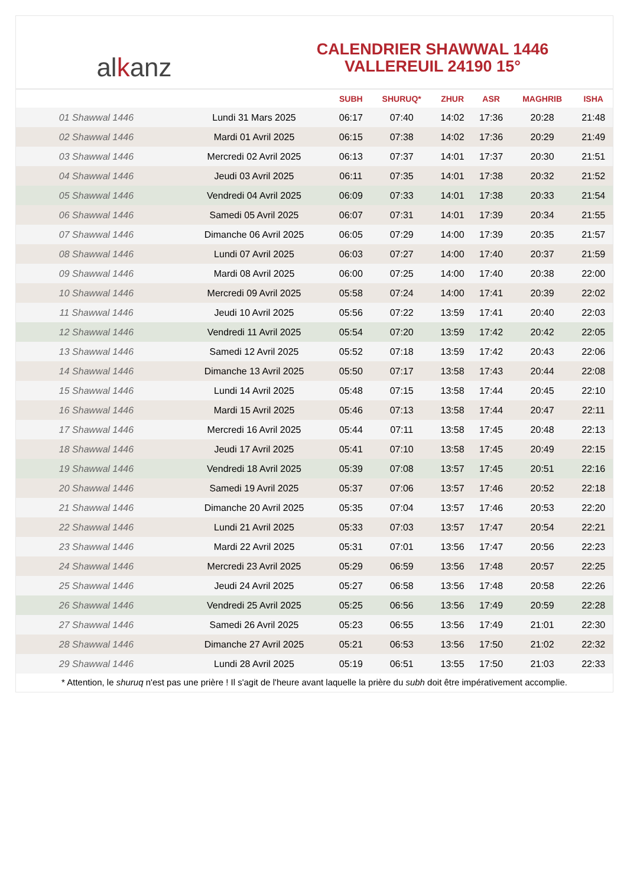alkanz
CALENDRIER SHAWWAL 1446
VALLEREUIL 24190 15°
| | | SUBH | SHURUQ* | ZHUR | ASR | MAGHRIB | ISHA |
| --- | --- | --- | --- | --- | --- | --- | --- |
| 01 Shawwal 1446 | Lundi 31 Mars 2025 | 06:17 | 07:40 | 14:02 | 17:36 | 20:28 | 21:48 |
| 02 Shawwal 1446 | Mardi 01 Avril 2025 | 06:15 | 07:38 | 14:02 | 17:36 | 20:29 | 21:49 |
| 03 Shawwal 1446 | Mercredi 02 Avril 2025 | 06:13 | 07:37 | 14:01 | 17:37 | 20:30 | 21:51 |
| 04 Shawwal 1446 | Jeudi 03 Avril 2025 | 06:11 | 07:35 | 14:01 | 17:38 | 20:32 | 21:52 |
| 05 Shawwal 1446 | Vendredi 04 Avril 2025 | 06:09 | 07:33 | 14:01 | 17:38 | 20:33 | 21:54 |
| 06 Shawwal 1446 | Samedi 05 Avril 2025 | 06:07 | 07:31 | 14:01 | 17:39 | 20:34 | 21:55 |
| 07 Shawwal 1446 | Dimanche 06 Avril 2025 | 06:05 | 07:29 | 14:00 | 17:39 | 20:35 | 21:57 |
| 08 Shawwal 1446 | Lundi 07 Avril 2025 | 06:03 | 07:27 | 14:00 | 17:40 | 20:37 | 21:59 |
| 09 Shawwal 1446 | Mardi 08 Avril 2025 | 06:00 | 07:25 | 14:00 | 17:40 | 20:38 | 22:00 |
| 10 Shawwal 1446 | Mercredi 09 Avril 2025 | 05:58 | 07:24 | 14:00 | 17:41 | 20:39 | 22:02 |
| 11 Shawwal 1446 | Jeudi 10 Avril 2025 | 05:56 | 07:22 | 13:59 | 17:41 | 20:40 | 22:03 |
| 12 Shawwal 1446 | Vendredi 11 Avril 2025 | 05:54 | 07:20 | 13:59 | 17:42 | 20:42 | 22:05 |
| 13 Shawwal 1446 | Samedi 12 Avril 2025 | 05:52 | 07:18 | 13:59 | 17:42 | 20:43 | 22:06 |
| 14 Shawwal 1446 | Dimanche 13 Avril 2025 | 05:50 | 07:17 | 13:58 | 17:43 | 20:44 | 22:08 |
| 15 Shawwal 1446 | Lundi 14 Avril 2025 | 05:48 | 07:15 | 13:58 | 17:44 | 20:45 | 22:10 |
| 16 Shawwal 1446 | Mardi 15 Avril 2025 | 05:46 | 07:13 | 13:58 | 17:44 | 20:47 | 22:11 |
| 17 Shawwal 1446 | Mercredi 16 Avril 2025 | 05:44 | 07:11 | 13:58 | 17:45 | 20:48 | 22:13 |
| 18 Shawwal 1446 | Jeudi 17 Avril 2025 | 05:41 | 07:10 | 13:58 | 17:45 | 20:49 | 22:15 |
| 19 Shawwal 1446 | Vendredi 18 Avril 2025 | 05:39 | 07:08 | 13:57 | 17:45 | 20:51 | 22:16 |
| 20 Shawwal 1446 | Samedi 19 Avril 2025 | 05:37 | 07:06 | 13:57 | 17:46 | 20:52 | 22:18 |
| 21 Shawwal 1446 | Dimanche 20 Avril 2025 | 05:35 | 07:04 | 13:57 | 17:46 | 20:53 | 22:20 |
| 22 Shawwal 1446 | Lundi 21 Avril 2025 | 05:33 | 07:03 | 13:57 | 17:47 | 20:54 | 22:21 |
| 23 Shawwal 1446 | Mardi 22 Avril 2025 | 05:31 | 07:01 | 13:56 | 17:47 | 20:56 | 22:23 |
| 24 Shawwal 1446 | Mercredi 23 Avril 2025 | 05:29 | 06:59 | 13:56 | 17:48 | 20:57 | 22:25 |
| 25 Shawwal 1446 | Jeudi 24 Avril 2025 | 05:27 | 06:58 | 13:56 | 17:48 | 20:58 | 22:26 |
| 26 Shawwal 1446 | Vendredi 25 Avril 2025 | 05:25 | 06:56 | 13:56 | 17:49 | 20:59 | 22:28 |
| 27 Shawwal 1446 | Samedi 26 Avril 2025 | 05:23 | 06:55 | 13:56 | 17:49 | 21:01 | 22:30 |
| 28 Shawwal 1446 | Dimanche 27 Avril 2025 | 05:21 | 06:53 | 13:56 | 17:50 | 21:02 | 22:32 |
| 29 Shawwal 1446 | Lundi 28 Avril 2025 | 05:19 | 06:51 | 13:55 | 17:50 | 21:03 | 22:33 |
* Attention, le shuruq n'est pas une prière ! Il s'agit de l'heure avant laquelle la prière du subh doit être impérativement accomplie.